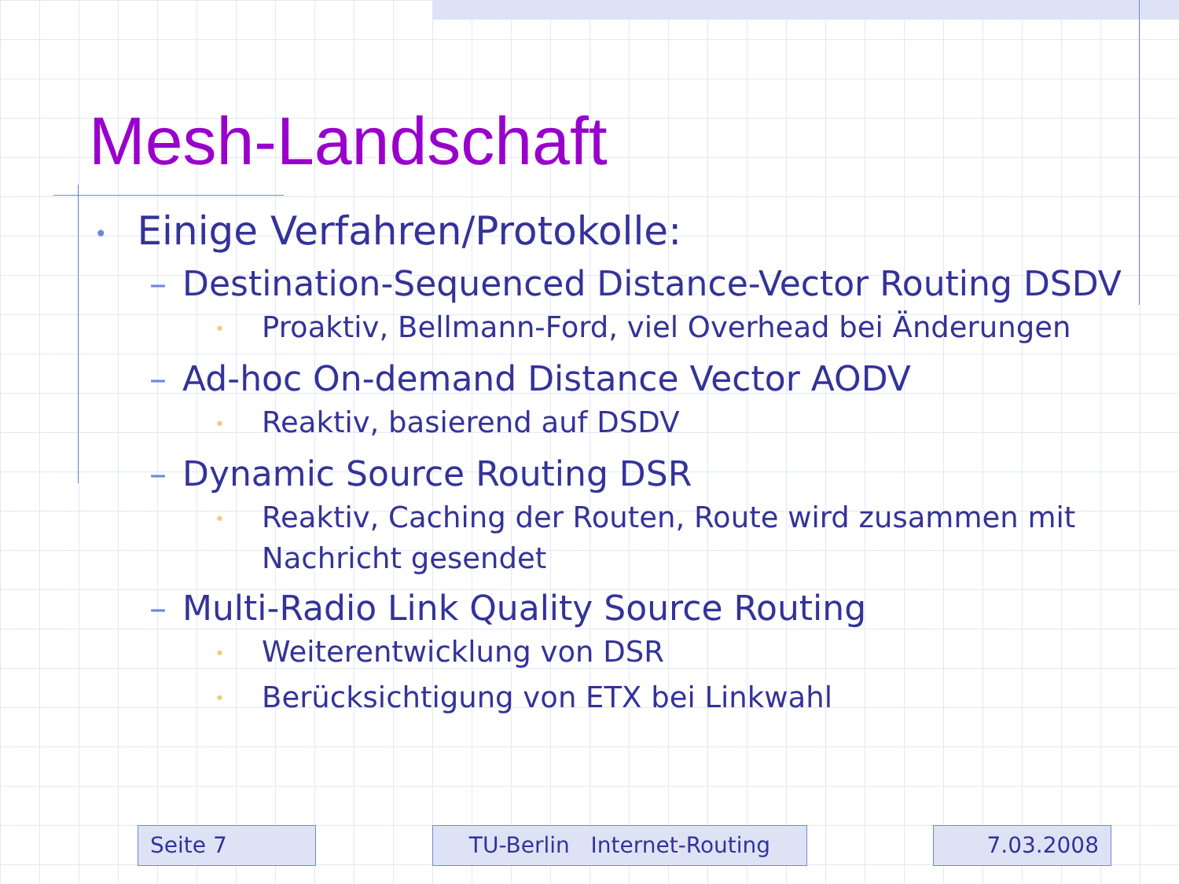Mesh-Landschaft
• Einige Verfahren/Protokolle:
– Destination-Sequenced Distance-Vector Routing DSDV
• Proaktiv, Bellmann-Ford, viel Overhead bei Änderungen
– Ad-hoc On-demand Distance Vector AODV
• Reaktiv, basierend auf DSDV
– Dynamic Source Routing DSR
• Reaktiv, Caching der Routen, Route wird zusammen mit Nachricht gesendet
– Multi-Radio Link Quality Source Routing
• Weiterentwicklung von DSR
• Berücksichtigung von ETX bei Linkwahl
Seite 7 TU-Berlin Internet-Routing 7.03.2008